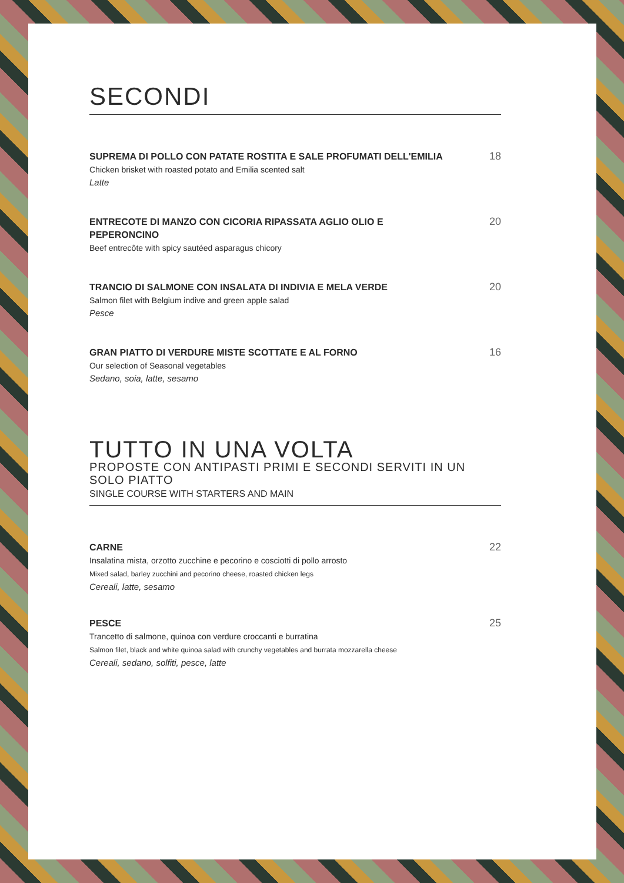SECONDI
SUPREMA DI POLLO CON PATATE ROSTITA E SALE PROFUMATI DELL'EMILIA
Chicken brisket with roasted potato and Emilia scented salt
Latte
18
ENTRECOTE DI MANZO CON CICORIA RIPASSATA AGLIO OLIO E PEPERONCINO
Beef entrecôte with spicy sautéed asparagus chicory
20
TRANCIO DI SALMONE CON INSALATA DI INDIVIA E MELA VERDE
Salmon filet with Belgium indive and green apple salad
Pesce
20
GRAN PIATTO DI VERDURE MISTE SCOTTATE E AL FORNO
Our selection of Seasonal vegetables
Sedano, soia, latte, sesamo
16
TUTTO IN UNA VOLTA
PROPOSTE CON ANTIPASTI PRIMI E SECONDI SERVITI IN UN SOLO PIATTO
SINGLE COURSE WITH STARTERS AND MAIN
CARNE
Insalatina mista, orzotto zucchine e pecorino e cosciotti di pollo arrosto
Mixed salad, barley zucchini and pecorino cheese, roasted chicken legs
Cereali, latte, sesamo
22
PESCE
Trancetto di salmone, quinoa con verdure croccanti e burratina
Salmon filet, black and white quinoa salad with crunchy vegetables and burrata mozzarella cheese
Cereali, sedano, solfiti, pesce, latte
25